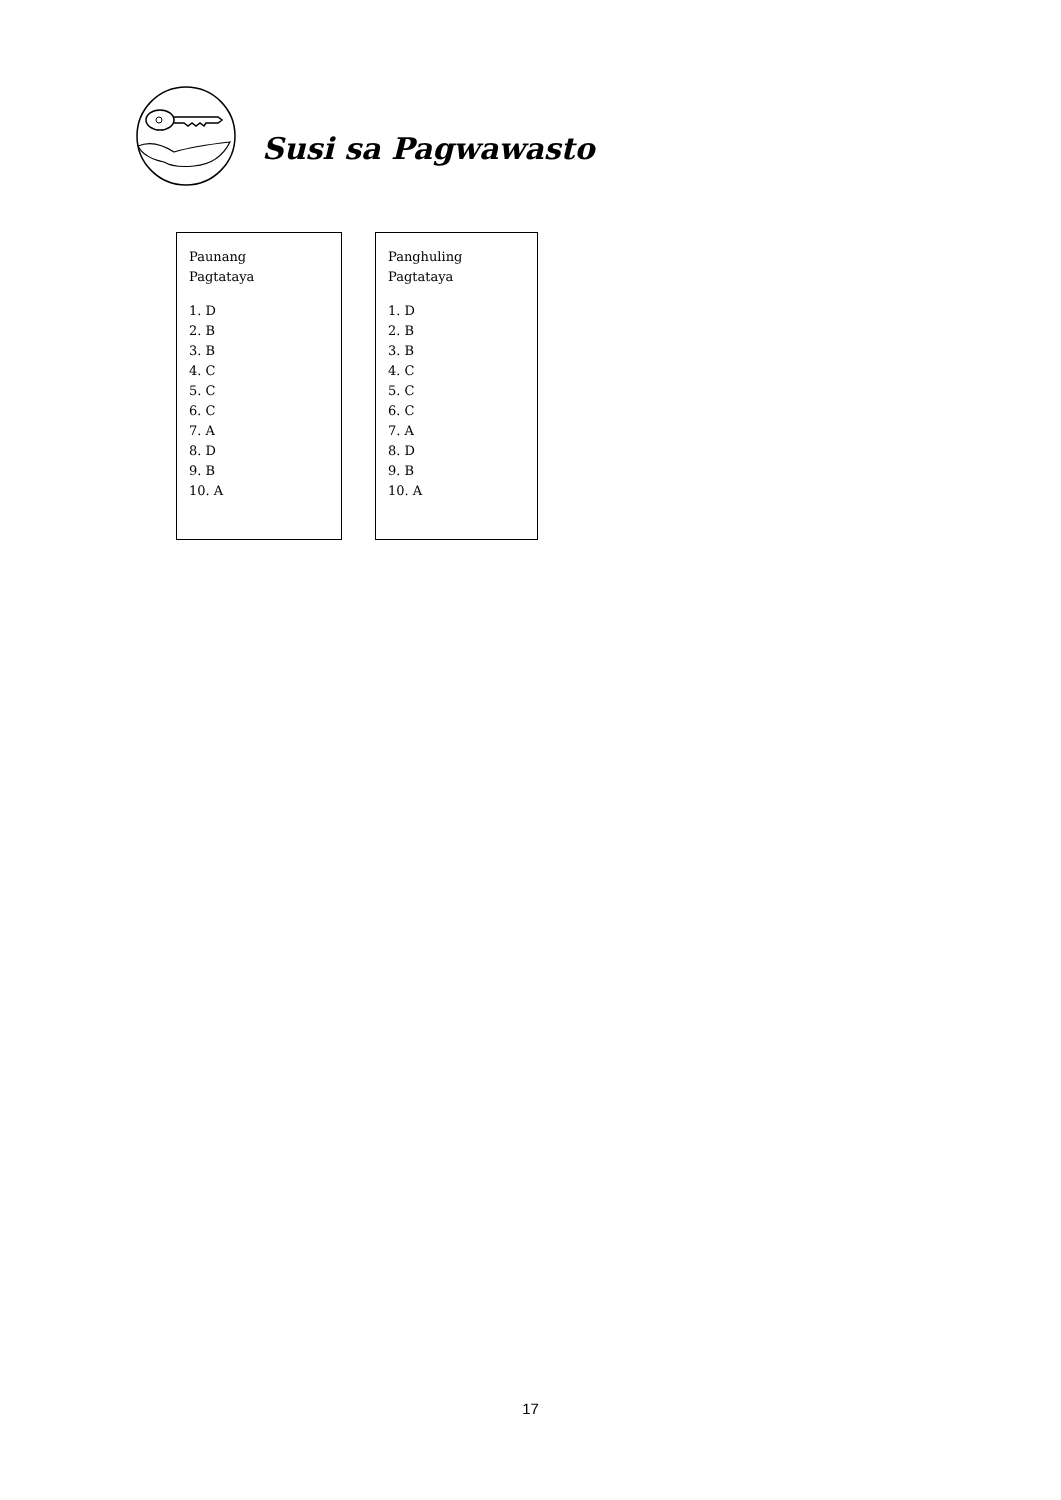Susi sa Pagwawasto
Paunang
Pagtataya
1. D
2. B
3. B
4. C
5. C
6. C
7. A
8. D
9. B
10. A
Panghuling
Pagtataya
1. D
2. B
3. B
4. C
5. C
6. C
7. A
8. D
9. B
10. A
17